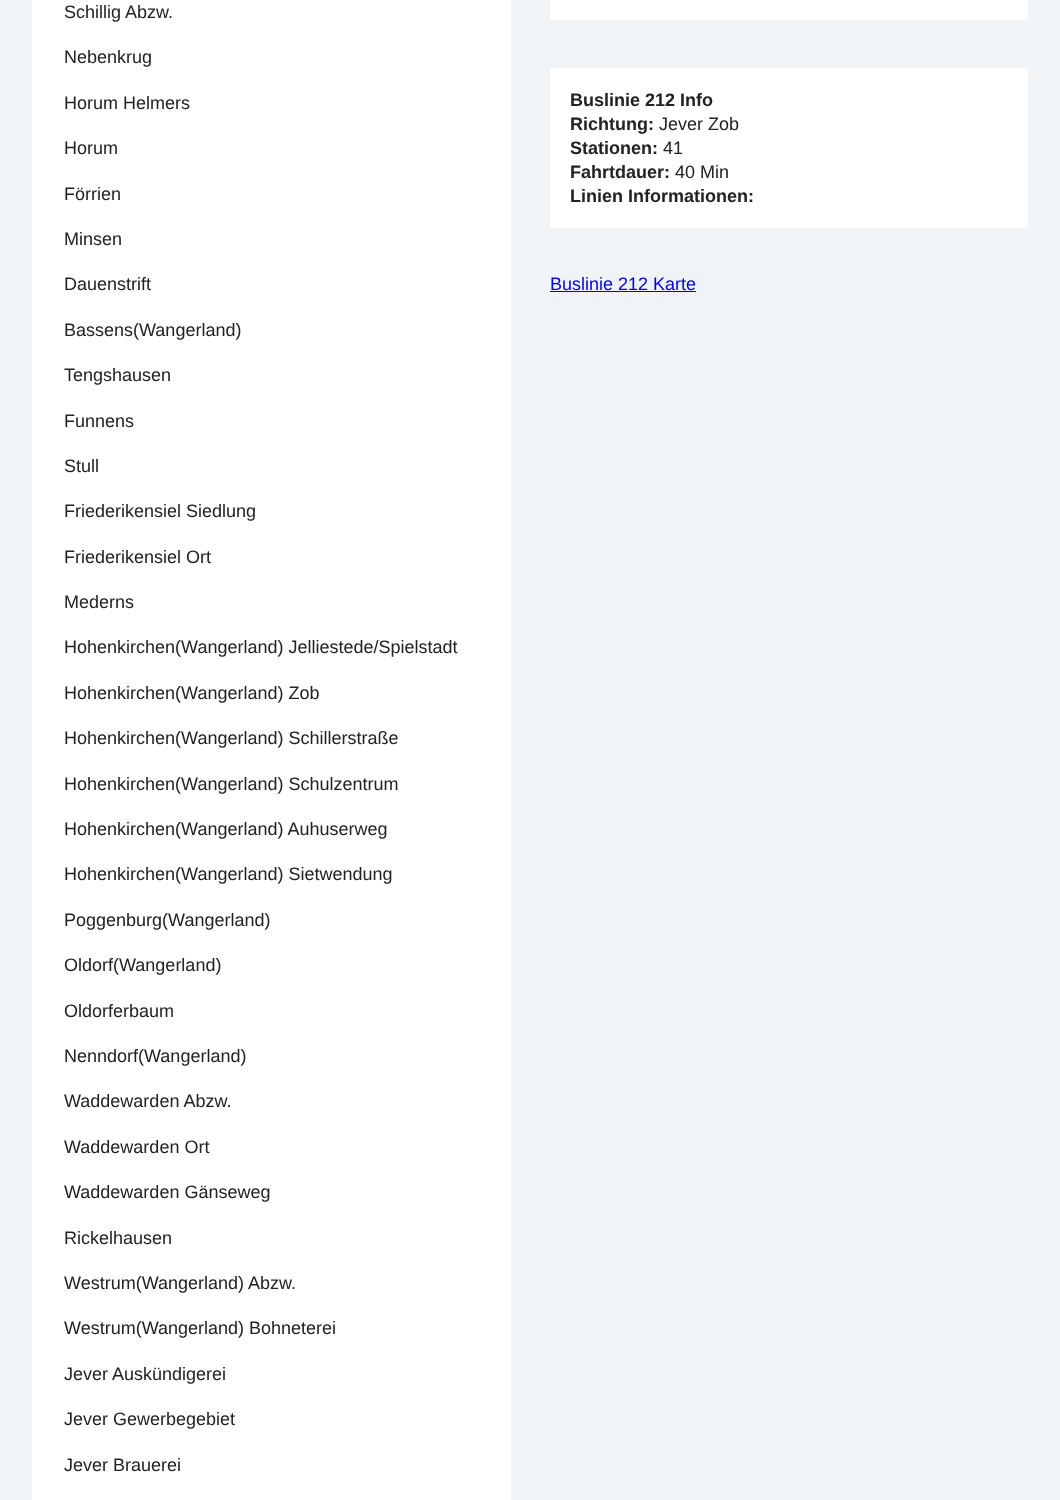Schillig Abzw.
Nebenkrug
Horum Helmers
Horum
Förrien
Minsen
Dauenstrift
Bassens(Wangerland)
Tengshausen
Funnens
Stull
Friederikensiel Siedlung
Friederikensiel Ort
Mederns
Hohenkirchen(Wangerland) Jelliestede/Spielstadt
Hohenkirchen(Wangerland) Zob
Hohenkirchen(Wangerland) Schillerstraße
Hohenkirchen(Wangerland) Schulzentrum
Hohenkirchen(Wangerland) Auhuserweg
Hohenkirchen(Wangerland) Sietwendung
Poggenburg(Wangerland)
Oldorf(Wangerland)
Oldorferbaum
Nenndorf(Wangerland)
Waddewarden Abzw.
Waddewarden Ort
Waddewarden Gänseweg
Rickelhausen
Westrum(Wangerland) Abzw.
Westrum(Wangerland) Bohneterei
Jever Auskündigerei
Jever Gewerbegebiet
Jever Brauerei
Buslinie 212 Info
Richtung: Jever Zob
Stationen: 41
Fahrtdauer: 40 Min
Linien Informationen:
Buslinie 212 Karte